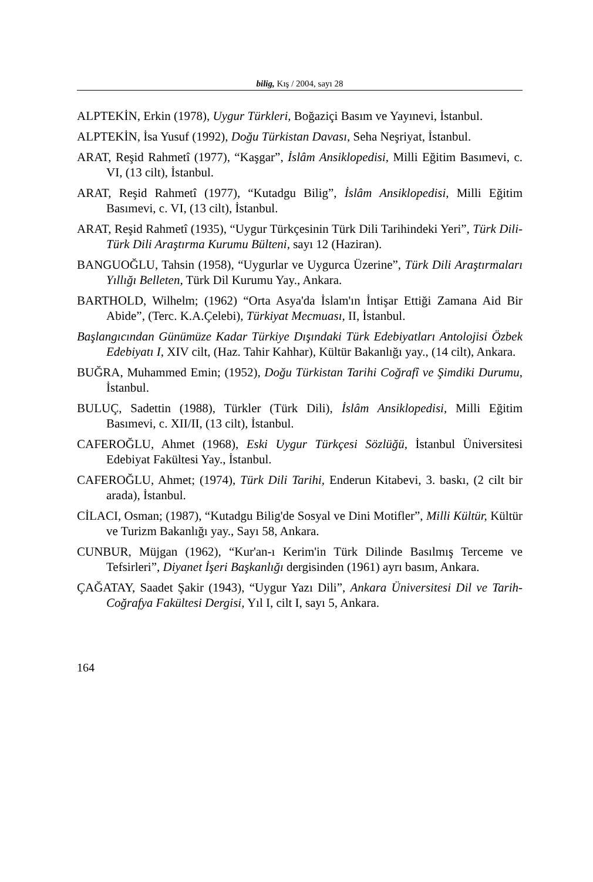bilig, Kış / 2004, sayı 28
ALPTEKİN, Erkin (1978), Uygur Türkleri, Boğaziçi Basım ve Yayınevi, İstanbul.
ALPTEKİN, İsa Yusuf (1992), Doğu Türkistan Davası, Seha Neşriyat, İstanbul.
ARAT, Reşid Rahmetî (1977), “Kaşgar”, İslâm Ansiklopedisi, Milli Eğitim Basımevi, c. VI, (13 cilt), İstanbul.
ARAT, Reşid Rahmetî (1977), “Kutadgu Bilig”, İslâm Ansiklopedisi, Milli Eğitim Basımevi, c. VI, (13 cilt), İstanbul.
ARAT, Reşid Rahmetî (1935), “Uygur Türkçesinin Türk Dili Tarihindeki Yeri”, Türk Dili-Türk Dili Araştırma Kurumu Bülteni, sayı 12 (Haziran).
BANGUOĞLU, Tahsin (1958), “Uygurlar ve Uygurca Üzerine”, Türk Dili Araştırmaları Yıllığı Belleten, Türk Dil Kurumu Yay., Ankara.
BARTHOLD, Wilhelm; (1962) “Orta Asya'da İslam'ın İntişar Ettiği Zamana Aid Bir Abide”, (Terc. K.A.Çelebi), Türkiyat Mecmuası, II, İstanbul.
Başlangıcından Günümüze Kadar Türkiye Dışındaki Türk Edebiyatları Antolojisi Özbek Edebiyatı I, XIV cilt, (Haz. Tahir Kahhar), Kültür Bakanlığı yay., (14 cilt), Ankara.
BUĞRA, Muhammed Emin; (1952), Doğu Türkistan Tarihi Coğrafî ve Şimdiki Durumu, İstanbul.
BULUÇ, Sadettin (1988), Türkler (Türk Dili), İslâm Ansiklopedisi, Milli Eğitim Basımevi, c. XII/II, (13 cilt), İstanbul.
CAFEROĞLU, Ahmet (1968), Eski Uygur Türkçesi Sözlüğü, İstanbul Üniversitesi Edebiyat Fakültesi Yay., İstanbul.
CAFEROĞLU, Ahmet; (1974), Türk Dili Tarihi, Enderun Kitabevi, 3. baskı, (2 cilt bir arada), İstanbul.
CİLACI, Osman; (1987), “Kutadgu Bilig'de Sosyal ve Dini Motifler”, Milli Kültür, Kültür ve Turizm Bakanlığı yay., Sayı 58, Ankara.
CUNBUR, Müjgan (1962), “Kur'an-ı Kerim'in Türk Dilinde Basılmış Terceme ve Tefsirleri”, Diyanet İşeri Başkanlığı dergisinden (1961) ayrı basım, Ankara.
ÇAĞATAY, Saadet Şakir (1943), “Uygur Yazı Dili”, Ankara Üniversitesi Dil ve Tarih-Coğrafya Fakültesi Dergisi, Yıl I, cilt I, sayı 5, Ankara.
164